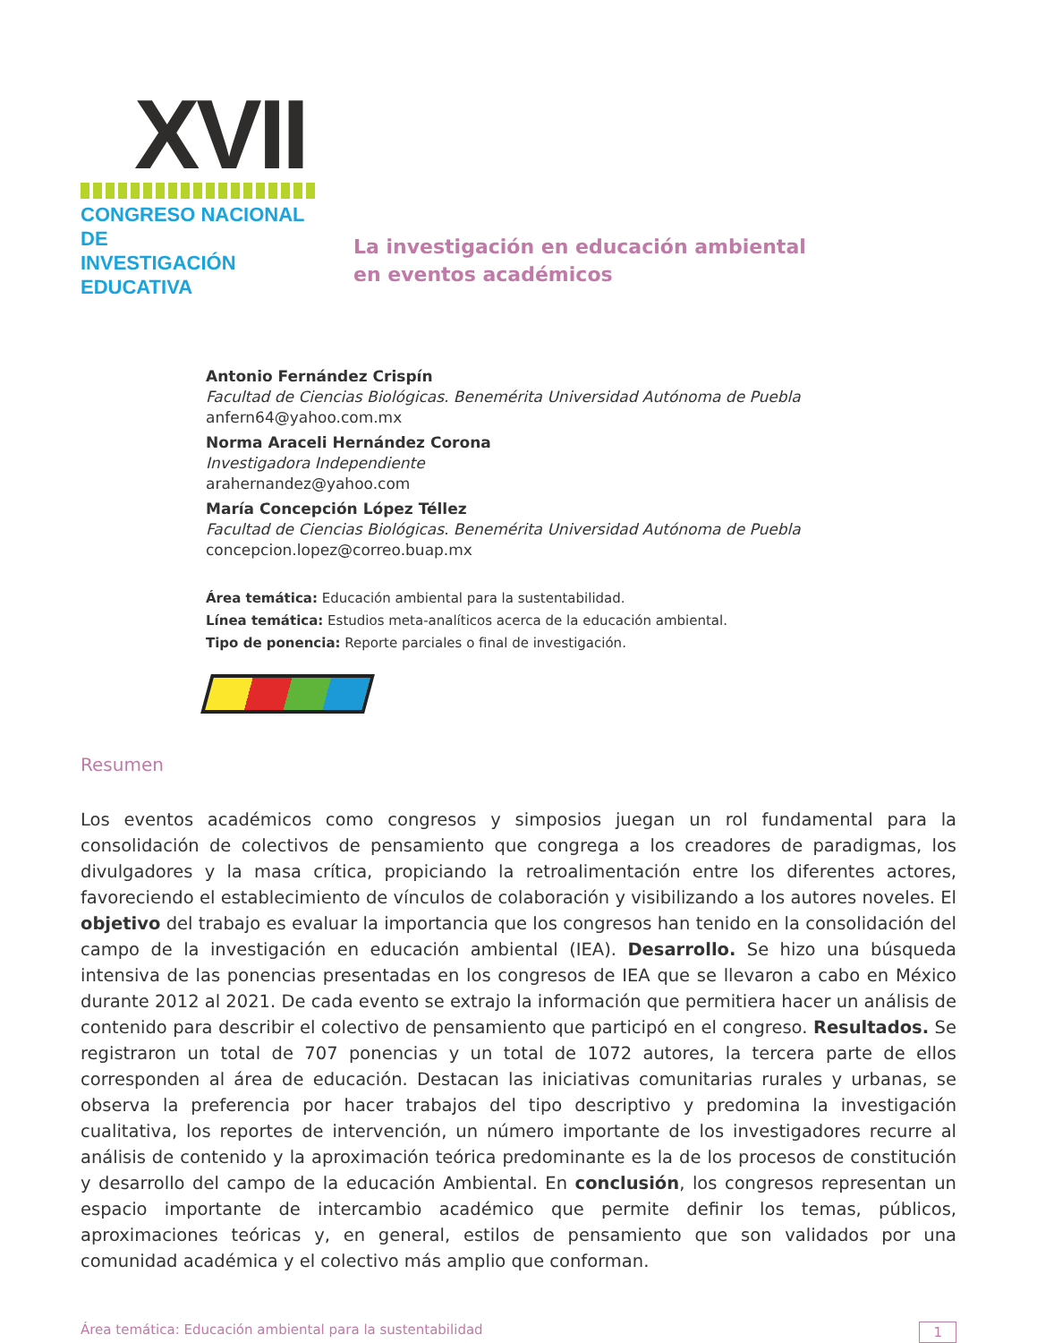XVII
CONGRESO NACIONAL DE
INVESTIGACIÓN EDUCATIVA
La investigación en educación ambiental
en eventos académicos
Antonio Fernández Crispín
Facultad de Ciencias Biológicas. Benemérita Universidad Autónoma de Puebla
anfern64@yahoo.com.mx
Norma Araceli Hernández Corona
Investigadora Independiente
arahernandez@yahoo.com
María Concepción López Téllez
Facultad de Ciencias Biológicas. Benemérita Universidad Autónoma de Puebla
concepcion.lopez@correo.buap.mx
Área temática: Educación ambiental para la sustentabilidad.
Línea temática: Estudios meta-analíticos acerca de la educación ambiental.
Tipo de ponencia: Reporte parciales o final de investigación.
Resumen
Los eventos académicos como congresos y simposios juegan un rol fundamental para la consolidación de colectivos de pensamiento que congrega a los creadores de paradigmas, los divulgadores y la masa crítica, propiciando la retroalimentación entre los diferentes actores, favoreciendo el establecimiento de vínculos de colaboración y visibilizando a los autores noveles. El objetivo del trabajo es evaluar la importancia que los congresos han tenido en la consolidación del campo de la investigación en educación ambiental (IEA). Desarrollo. Se hizo una búsqueda intensiva de las ponencias presentadas en los congresos de IEA que se llevaron a cabo en México durante 2012 al 2021. De cada evento se extrajo la información que permitiera hacer un análisis de contenido para describir el colectivo de pensamiento que participó en el congreso. Resultados. Se registraron un total de 707 ponencias y un total de 1072 autores, la tercera parte de ellos corresponden al área de educación. Destacan las iniciativas comunitarias rurales y urbanas, se observa la preferencia por hacer trabajos del tipo descriptivo y predomina la investigación cualitativa, los reportes de intervención, un número importante de los investigadores recurre al análisis de contenido y la aproximación teórica predominante es la de los procesos de constitución y desarrollo del campo de la educación Ambiental. En conclusión, los congresos representan un espacio importante de intercambio académico que permite definir los temas, públicos, aproximaciones teóricas y, en general, estilos de pensamiento que son validados por una comunidad académica y el colectivo más amplio que conforman.
Área temática: Educación ambiental para la sustentabilidad 1